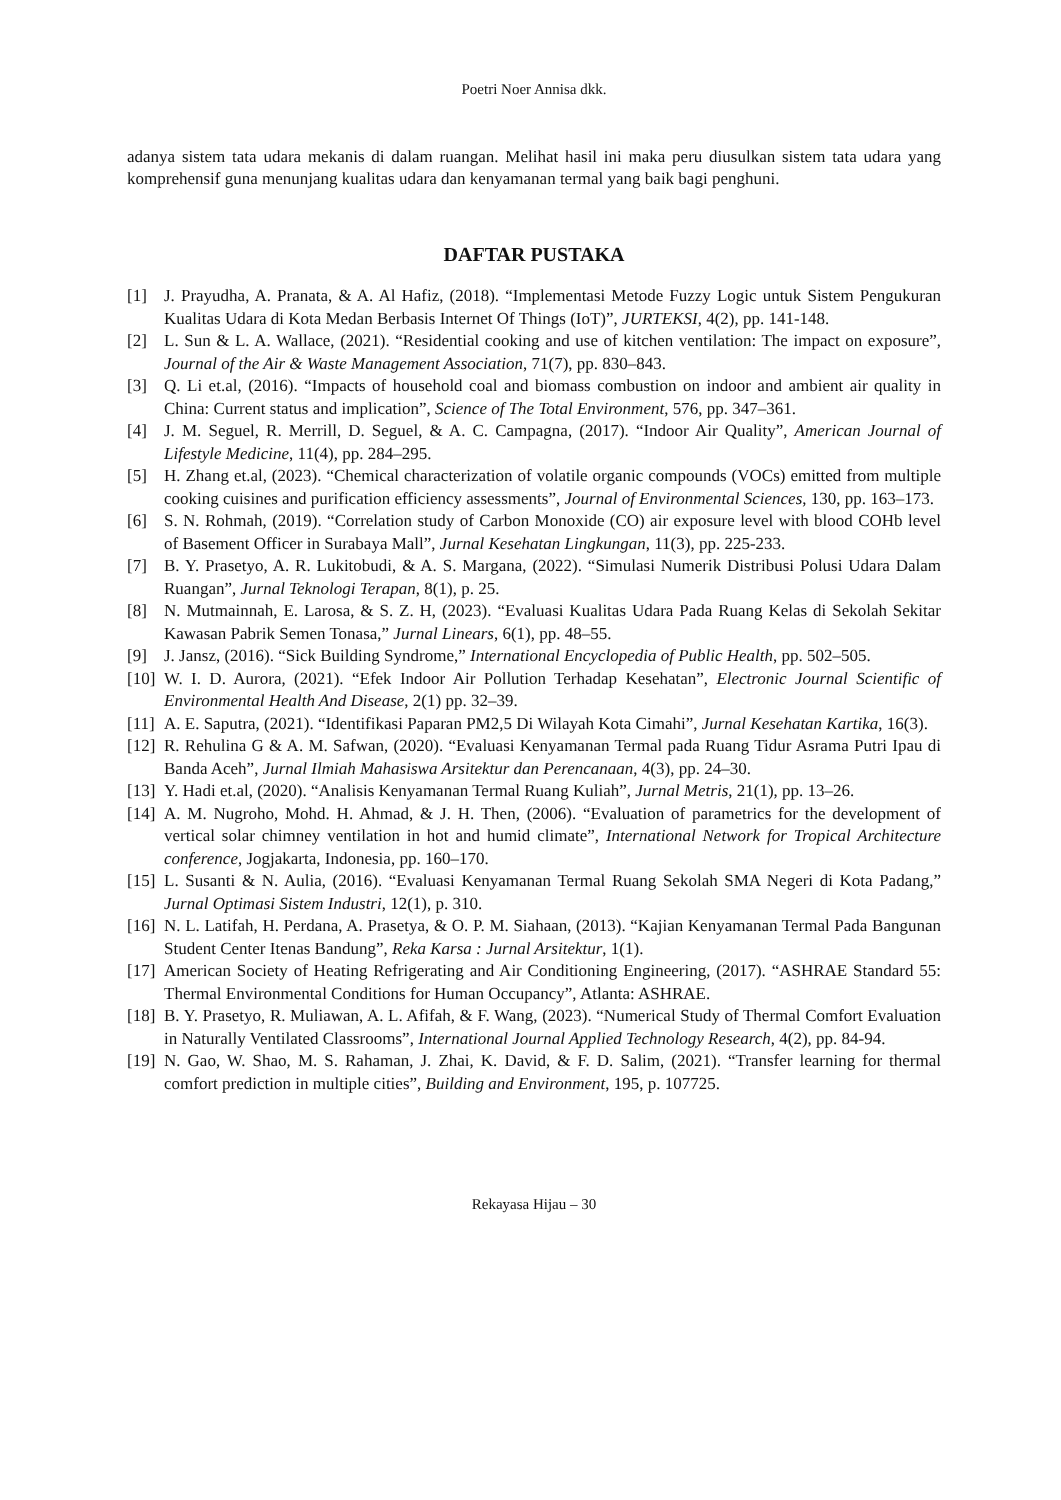Poetri Noer Annisa dkk.
adanya sistem tata udara mekanis di dalam ruangan. Melihat hasil ini maka peru diusulkan sistem tata udara yang komprehensif guna menunjang kualitas udara dan kenyamanan termal yang baik bagi penghuni.
DAFTAR PUSTAKA
[1] J. Prayudha, A. Pranata, & A. Al Hafiz, (2018). “Implementasi Metode Fuzzy Logic untuk Sistem Pengukuran Kualitas Udara di Kota Medan Berbasis Internet Of Things (IoT)”, JURTEKSI, 4(2), pp. 141-148.
[2] L. Sun & L. A. Wallace, (2021). “Residential cooking and use of kitchen ventilation: The impact on exposure”, Journal of the Air & Waste Management Association, 71(7), pp. 830–843.
[3] Q. Li et.al, (2016). “Impacts of household coal and biomass combustion on indoor and ambient air quality in China: Current status and implication”, Science of The Total Environment, 576, pp. 347–361.
[4] J. M. Seguel, R. Merrill, D. Seguel, & A. C. Campagna, (2017). “Indoor Air Quality”, American Journal of Lifestyle Medicine, 11(4), pp. 284–295.
[5] H. Zhang et.al, (2023). “Chemical characterization of volatile organic compounds (VOCs) emitted from multiple cooking cuisines and purification efficiency assessments”, Journal of Environmental Sciences, 130, pp. 163–173.
[6] S. N. Rohmah, (2019). “Correlation study of Carbon Monoxide (CO) air exposure level with blood COHb level of Basement Officer in Surabaya Mall”, Jurnal Kesehatan Lingkungan, 11(3), pp. 225-233.
[7] B. Y. Prasetyo, A. R. Lukitobudi, & A. S. Margana, (2022). “Simulasi Numerik Distribusi Polusi Udara Dalam Ruangan”, Jurnal Teknologi Terapan, 8(1), p. 25.
[8] N. Mutmainnah, E. Larosa, & S. Z. H, (2023). “Evaluasi Kualitas Udara Pada Ruang Kelas di Sekolah Sekitar Kawasan Pabrik Semen Tonasa,” Jurnal Linears, 6(1), pp. 48–55.
[9] J. Jansz, (2016). “Sick Building Syndrome,” International Encyclopedia of Public Health, pp. 502–505.
[10] W. I. D. Aurora, (2021). “Efek Indoor Air Pollution Terhadap Kesehatan”, Electronic Journal Scientific of Environmental Health And Disease, 2(1) pp. 32–39.
[11] A. E. Saputra, (2021). “Identifikasi Paparan PM2,5 Di Wilayah Kota Cimahi”, Jurnal Kesehatan Kartika, 16(3).
[12] R. Rehulina G & A. M. Safwan, (2020). “Evaluasi Kenyamanan Termal pada Ruang Tidur Asrama Putri Ipau di Banda Aceh”, Jurnal Ilmiah Mahasiswa Arsitektur dan Perencanaan, 4(3), pp. 24–30.
[13] Y. Hadi et.al, (2020). “Analisis Kenyamanan Termal Ruang Kuliah”, Jurnal Metris, 21(1), pp. 13–26.
[14] A. M. Nugroho, Mohd. H. Ahmad, & J. H. Then, (2006). “Evaluation of parametrics for the development of vertical solar chimney ventilation in hot and humid climate”, International Network for Tropical Architecture conference, Jogjakarta, Indonesia, pp. 160–170.
[15] L. Susanti & N. Aulia, (2016). “Evaluasi Kenyamanan Termal Ruang Sekolah SMA Negeri di Kota Padang,” Jurnal Optimasi Sistem Industri, 12(1), p. 310.
[16] N. L. Latifah, H. Perdana, A. Prasetya, & O. P. M. Siahaan, (2013). “Kajian Kenyamanan Termal Pada Bangunan Student Center Itenas Bandung”, Reka Karsa : Jurnal Arsitektur, 1(1).
[17] American Society of Heating Refrigerating and Air Conditioning Engineering, (2017). “ASHRAE Standard 55: Thermal Environmental Conditions for Human Occupancy”, Atlanta: ASHRAE.
[18] B. Y. Prasetyo, R. Muliawan, A. L. Afifah, & F. Wang, (2023). “Numerical Study of Thermal Comfort Evaluation in Naturally Ventilated Classrooms”, International Journal Applied Technology Research, 4(2), pp. 84-94.
[19] N. Gao, W. Shao, M. S. Rahaman, J. Zhai, K. David, & F. D. Salim, (2021). “Transfer learning for thermal comfort prediction in multiple cities”, Building and Environment, 195, p. 107725.
Rekayasa Hijau – 30